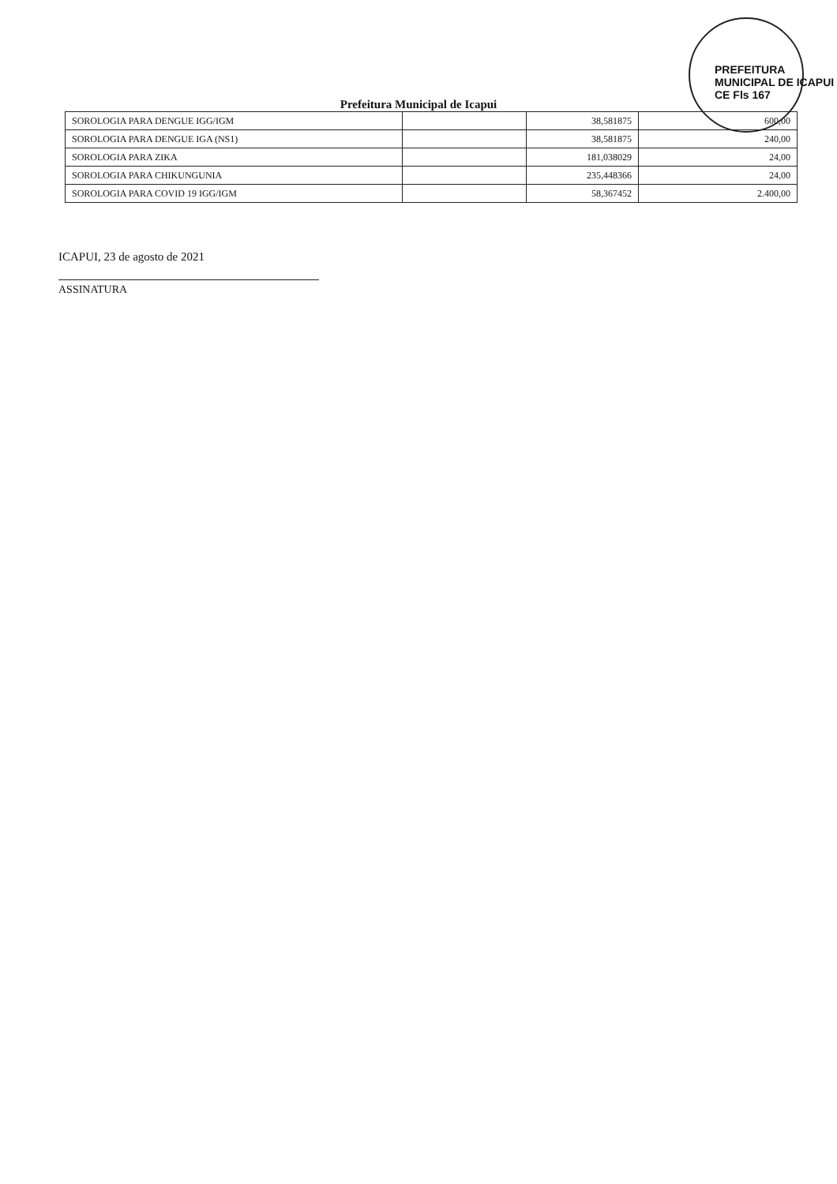PREFEITURA MUNICIPAL DE ICAPUI CE Fls 167
Prefeitura Municipal de Icapui
| SOROLOGIA PARA DENGUE IGG/IGM | | 38,581875 | 600,00 |
| SOROLOGIA PARA DENGUE IGA (NS1) | | 38,581875 | 240,00 |
| SOROLOGIA PARA ZIKA | | 181,038029 | 24,00 |
| SOROLOGIA PARA CHIKUNGUNIA | | 235,448366 | 24,00 |
| SOROLOGIA PARA COVID 19 IGG/IGM | | 58,367452 | 2.400,00 |
ICAPUI, 23 de agosto de 2021
ASSINATURA